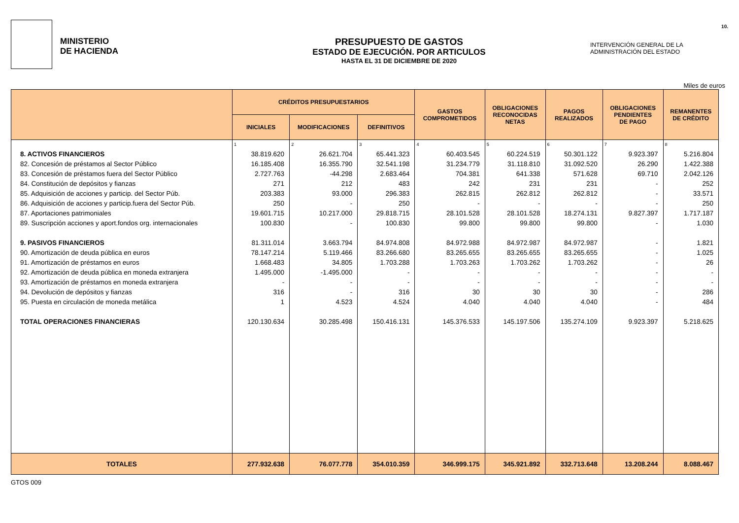MINISTERIO
DE HACIENDA
PRESUPUESTO DE GASTOS
ESTADO DE EJECUCIÓN. POR ARTICULOS
HASTA EL 31 DE DICIEMBRE DE 2020
INTERVENCIÓN GENERAL DE LA
ADMINISTRACIÓN DEL ESTADO
10.
Miles de euros
| | CRÉDITOS PRESUPUESTARIOS | | | GASTOS COMPROMETIDOS | OBLIGACIONES RECONOCIDAS NETAS | PAGOS REALIZADOS | OBLIGACIONES PENDIENTES DE PAGO | REMANENTES DE CRÉDITO |
| --- | --- | --- | --- | --- | --- | --- | --- | --- |
| | INICIALES | MODIFICACIONES | DEFINITIVOS | | | | | |
| | 1 | 2 | 3 | 4 | 5 | 6 | 7 | 8 |
| 8. ACTIVOS FINANCIEROS | 38.819.620 | 26.621.704 | 65.441.323 | 60.403.545 | 60.224.519 | 50.301.122 | 9.923.397 | 5.216.804 |
| 82. Concesión de préstamos al Sector Público | 16.185.408 | 16.355.790 | 32.541.198 | 31.234.779 | 31.118.810 | 31.092.520 | 26.290 | 1.422.388 |
| 83. Concesión de préstamos fuera del Sector Público | 2.727.763 | -44.298 | 2.683.464 | 704.381 | 641.338 | 571.628 | 69.710 | 2.042.126 |
| 84. Constitución de depósitos y fianzas | 271 | 212 | 483 | 242 | 231 | 231 | - | 252 |
| 85. Adquisición de acciones y particip. del Sector Púb. | 203.383 | 93.000 | 296.383 | 262.815 | 262.812 | 262.812 | - | 33.571 |
| 86. Adquisición de acciones y particip.fuera del Sector Púb. | 250 | - | 250 | - | - | - | - | 250 |
| 87. Aportaciones patrimoniales | 19.601.715 | 10.217.000 | 29.818.715 | 28.101.528 | 28.101.528 | 18.274.131 | 9.827.397 | 1.717.187 |
| 89. Suscripción acciones y aport.fondos org. internacionales | 100.830 | - | 100.830 | 99.800 | 99.800 | 99.800 | - | 1.030 |
| 9. PASIVOS FINANCIEROS | 81.311.014 | 3.663.794 | 84.974.808 | 84.972.988 | 84.972.987 | 84.972.987 | - | 1.821 |
| 90. Amortización de deuda pública en euros | 78.147.214 | 5.119.466 | 83.266.680 | 83.265.655 | 83.265.655 | 83.265.655 | - | 1.025 |
| 91. Amortización de préstamos en euros | 1.668.483 | 34.805 | 1.703.288 | 1.703.263 | 1.703.262 | 1.703.262 | - | 26 |
| 92. Amortización de deuda pública en moneda extranjera | 1.495.000 | -1.495.000 | - | - | - | - | - | - |
| 93. Amortización de préstamos en moneda extranjera | - | - | - | - | - | - | - | - |
| 94. Devolución de depósitos y fianzas | 316 | - | 316 | 30 | 30 | 30 | - | 286 |
| 95. Puesta en circulación de moneda metálica | 1 | 4.523 | 4.524 | 4.040 | 4.040 | 4.040 | - | 484 |
| TOTAL OPERACIONES FINANCIERAS | 120.130.634 | 30.285.498 | 150.416.131 | 145.376.533 | 145.197.506 | 135.274.109 | 9.923.397 | 5.218.625 |
| TOTALES | 277.932.638 | 76.077.778 | 354.010.359 | 346.999.175 | 345.921.892 | 332.713.648 | 13.208.244 | 8.088.467 |
GTOS 009